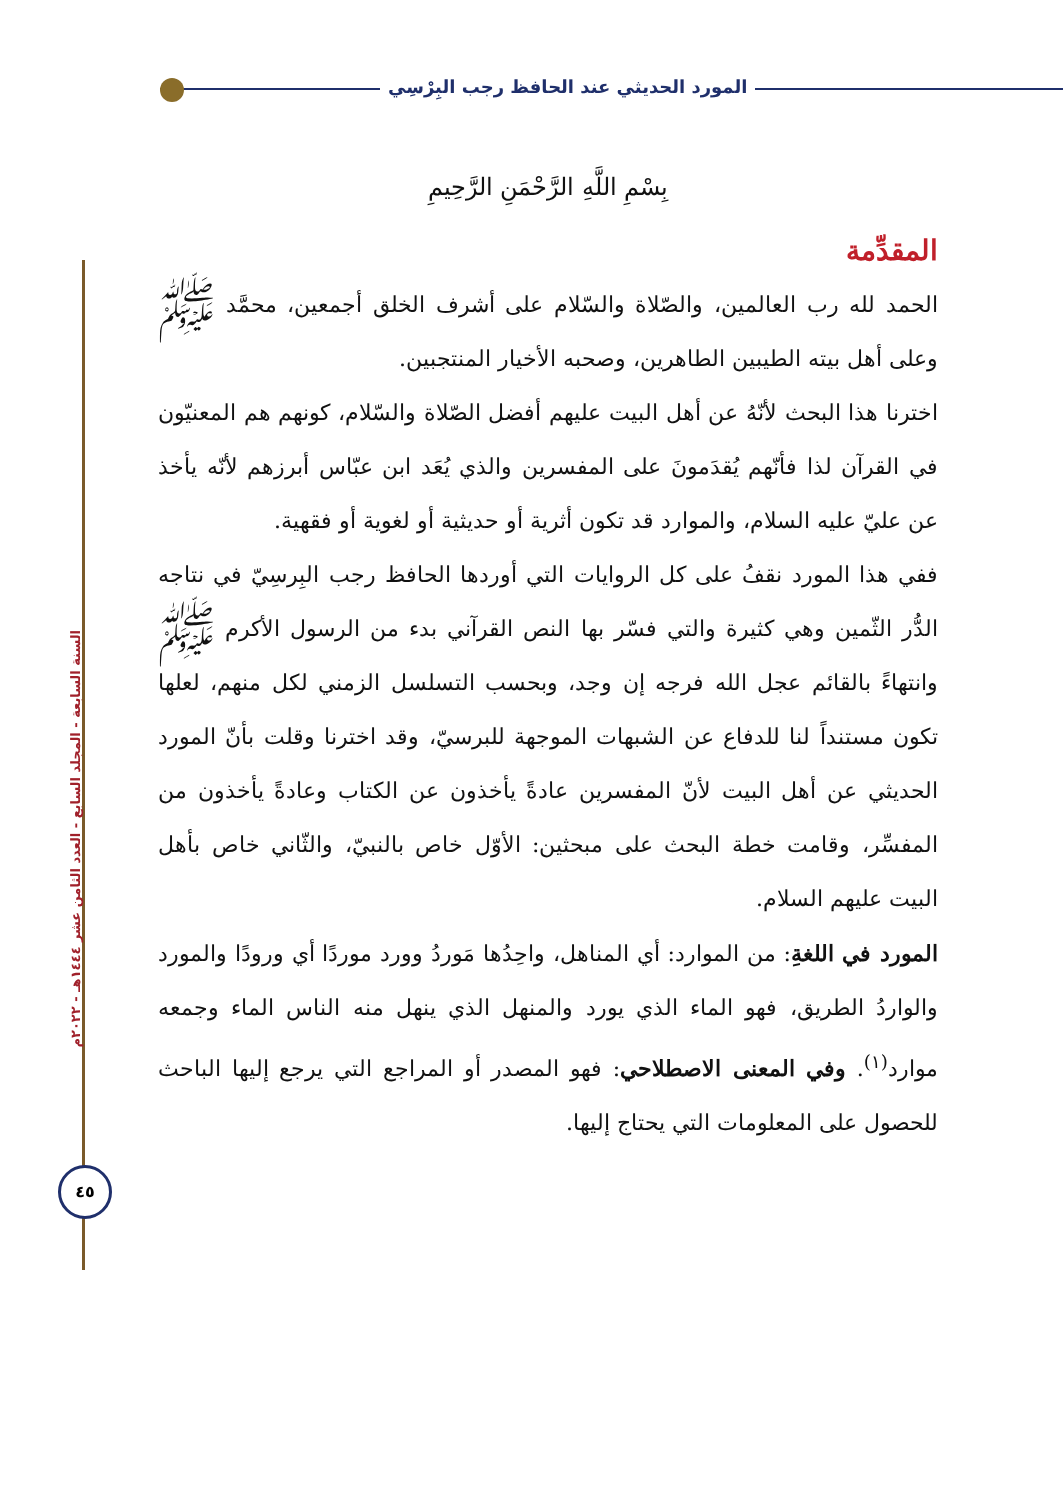المورد الحديثي عند الحافظ رجب البِرْسِي
السنة السابعة - المجلد السابع - العدد الثامن عشر ١٤٤٤هـ - ٢٠٢٢م
٤٥
بِسْمِ اللَّهِ الرَّحْمَنِ الرَّحِيمِ
المقدِّمة
الحمد لله رب العالمين، والصّلاة والسّلام على أشرف الخلق أجمعين، محمَّد ﷺ وعلى أهل بيته الطيبين الطاهرين، وصحبه الأخيار المنتجبين.
اخترنا هذا البحث لأنّهُ عن أهل البيت عليهم أفضل الصّلاة والسّلام، كونهم هم المعنيّون في القرآن لذا فأنّهم يُقدَمونَ على المفسرين والذي يُعَد ابن عبّاس أبرزهم لأنّه يأخذ عن عليّ عليه السلام، والموارد قد تكون أثرية أو حديثية أو لغوية أو فقهية.
ففي هذا المورد نقفُ على كل الروايات التي أوردها الحافظ رجب البِرسِيّ في نتاجه الدُّر الثّمين وهي كثيرة والتي فسّر بها النص القرآني بدء من الرسول الأكرم ﷺ وانتهاءً بالقائم عجل الله فرجه إن وجد، وبحسب التسلسل الزمني لكل منهم، لعلها تكون مستنداً لنا للدفاع عن الشبهات الموجهة للبرسيّ، وقد اخترنا وقلت بأنّ المورد الحديثي عن أهل البيت لأنّ المفسرين عادةً يأخذون عن الكتاب وعادةً يأخذون من المفسِّر، وقامت خطة البحث على مبحثين: الأوّل خاص بالنبيّ، والثّاني خاص بأهل البيت عليهم السلام.
المورد في اللغةِ: من الموارد: أي المناهل، واحِدُها مَوردُ وورد موردًا أي ورودًا والمورد والواردُ الطريق، فهو الماء الذي يورد والمنهل الذي ينهل منه الناس الماء وجمعه موارد<sup>(١)</sup>. وفي المعنى الاصطلاحي: فهو المصدر أو المراجع التي يرجع إليها الباحث للحصول على المعلومات التي يحتاج إليها.